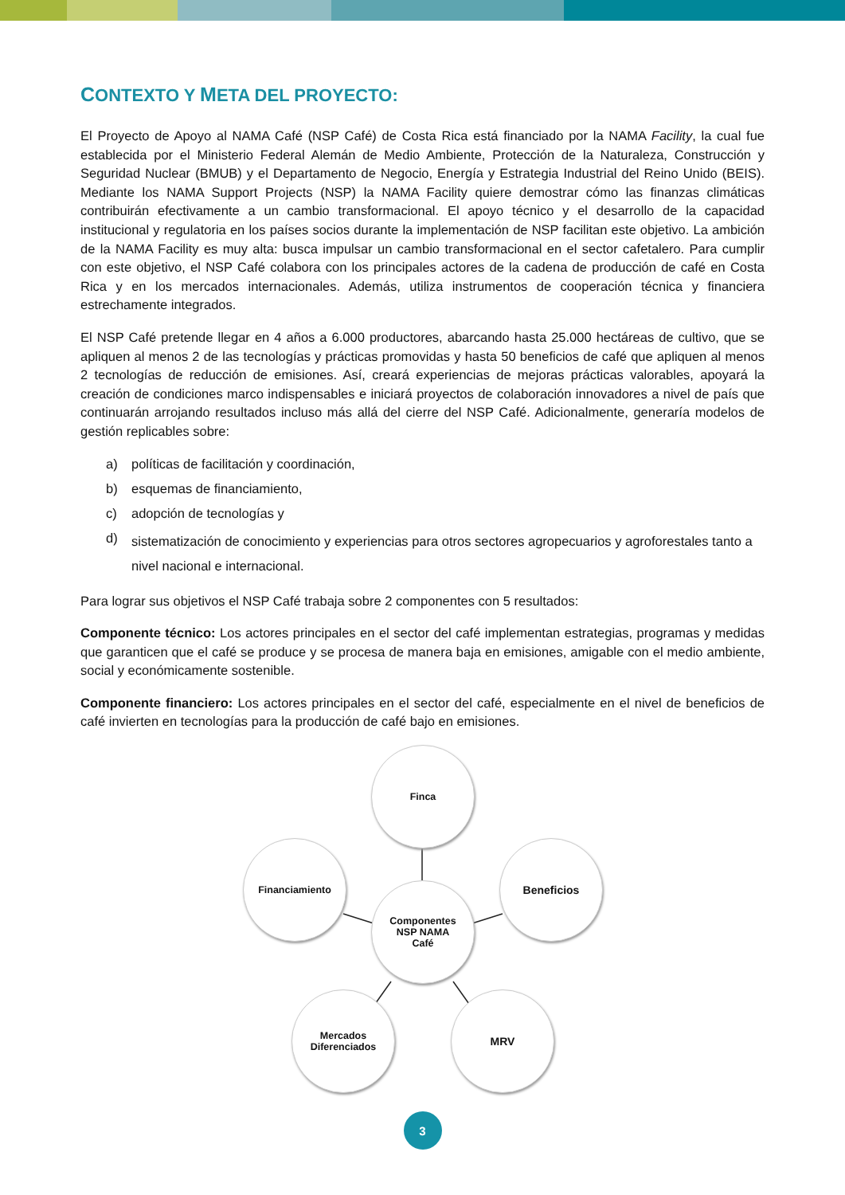CONTEXTO Y META DEL PROYECTO:
El Proyecto de Apoyo al NAMA Café (NSP Café) de Costa Rica está financiado por la NAMA Facility, la cual fue establecida por el Ministerio Federal Alemán de Medio Ambiente, Protección de la Naturaleza, Construcción y Seguridad Nuclear (BMUB) y el Departamento de Negocio, Energía y Estrategia Industrial del Reino Unido (BEIS). Mediante los NAMA Support Projects (NSP) la NAMA Facility quiere demostrar cómo las finanzas climáticas contribuirán efectivamente a un cambio transformacional. El apoyo técnico y el desarrollo de la capacidad institucional y regulatoria en los países socios durante la implementación de NSP facilitan este objetivo. La ambición de la NAMA Facility es muy alta: busca impulsar un cambio transformacional en el sector cafetalero. Para cumplir con este objetivo, el NSP Café colabora con los principales actores de la cadena de producción de café en Costa Rica y en los mercados internacionales. Además, utiliza instrumentos de cooperación técnica y financiera estrechamente integrados.
El NSP Café pretende llegar en 4 años a 6.000 productores, abarcando hasta 25.000 hectáreas de cultivo, que se apliquen al menos 2 de las tecnologías y prácticas promovidas y hasta 50 beneficios de café que apliquen al menos 2 tecnologías de reducción de emisiones. Así, creará experiencias de mejoras prácticas valorables, apoyará la creación de condiciones marco indispensables e iniciará proyectos de colaboración innovadores a nivel de país que continuarán arrojando resultados incluso más allá del cierre del NSP Café. Adicionalmente, generaría modelos de gestión replicables sobre:
a) políticas de facilitación y coordinación,
b) esquemas de financiamiento,
c) adopción de tecnologías y
d)
sistematización de conocimiento y experiencias para otros sectores agropecuarios y agroforestales tanto a nivel nacional e internacional.
Para lograr sus objetivos el NSP Café trabaja sobre 2 componentes con 5 resultados:
Componente técnico: Los actores principales en el sector del café implementan estrategias, programas y medidas que garanticen que el café se produce y se procesa de manera baja en emisiones, amigable con el medio ambiente, social y económicamente sostenible.
Componente financiero: Los actores principales en el sector del café, especialmente en el nivel de beneficios de café invierten en tecnologías para la producción de café bajo en emisiones.
Finca
Financiamiento Beneficios
Componentes
NSP NAMA
Café
Mercados
Diferenciados
MRV
3